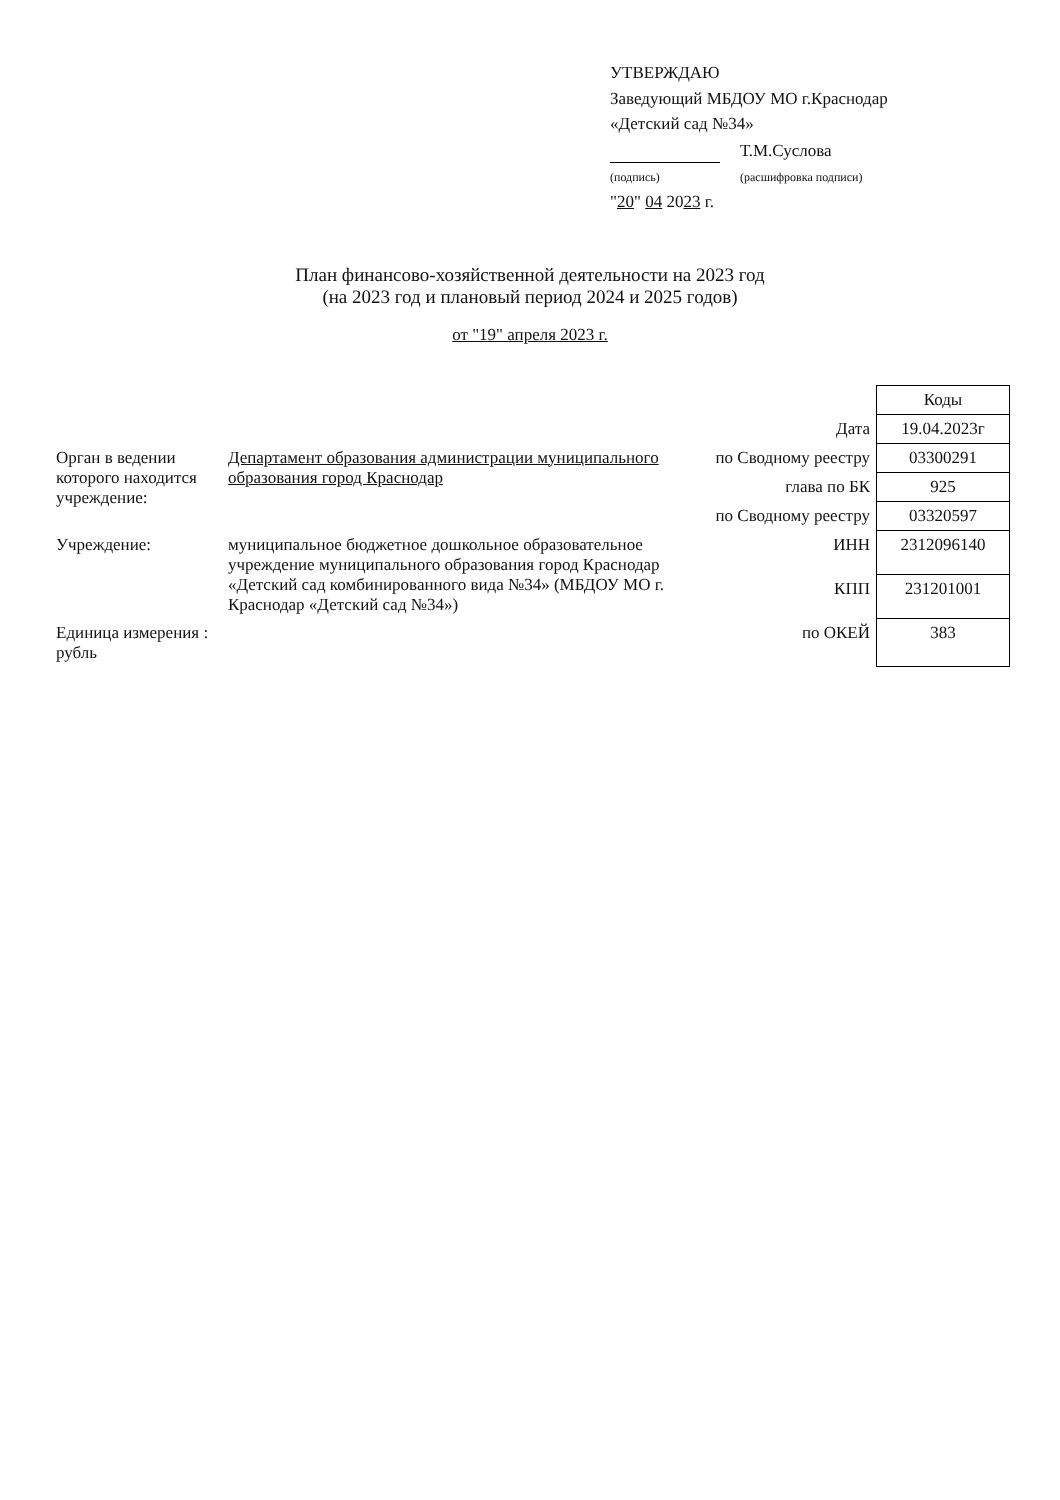УТВЕРЖДАЮ
Заведующий МБДОУ МО г.Краснодар
«Детский сад №34»
(подпись) Т.М.Суслова
(расшифровка подписи)
"20" 04 2023 г.
План финансово-хозяйственной деятельности на 2023 год
(на 2023 год и плановый период 2024 и 2025 годов)
от "19" апреля 2023 г.
| | | | Коды |
| | | Дата | 19.04.2023г |
| Орган в ведении которого находится учреждение: | Департамент образования администрации муниципального образования город Краснодар | по Сводному реестру | 03300291 |
| | | глава по БК | 925 |
| | | по Сводному реестру | 03320597 |
| Учреждение: | муниципальное бюджетное дошкольное образовательное учреждение муниципального образования город Краснодар «Детский сад комбинированного вида №34» (МБДОУ МО г. Краснодар «Детский сад №34») | ИНН | 2312096140 |
| | | КПП | 231201001 |
| Единица измерения : рубль | | по ОКЕЙ | 383 |